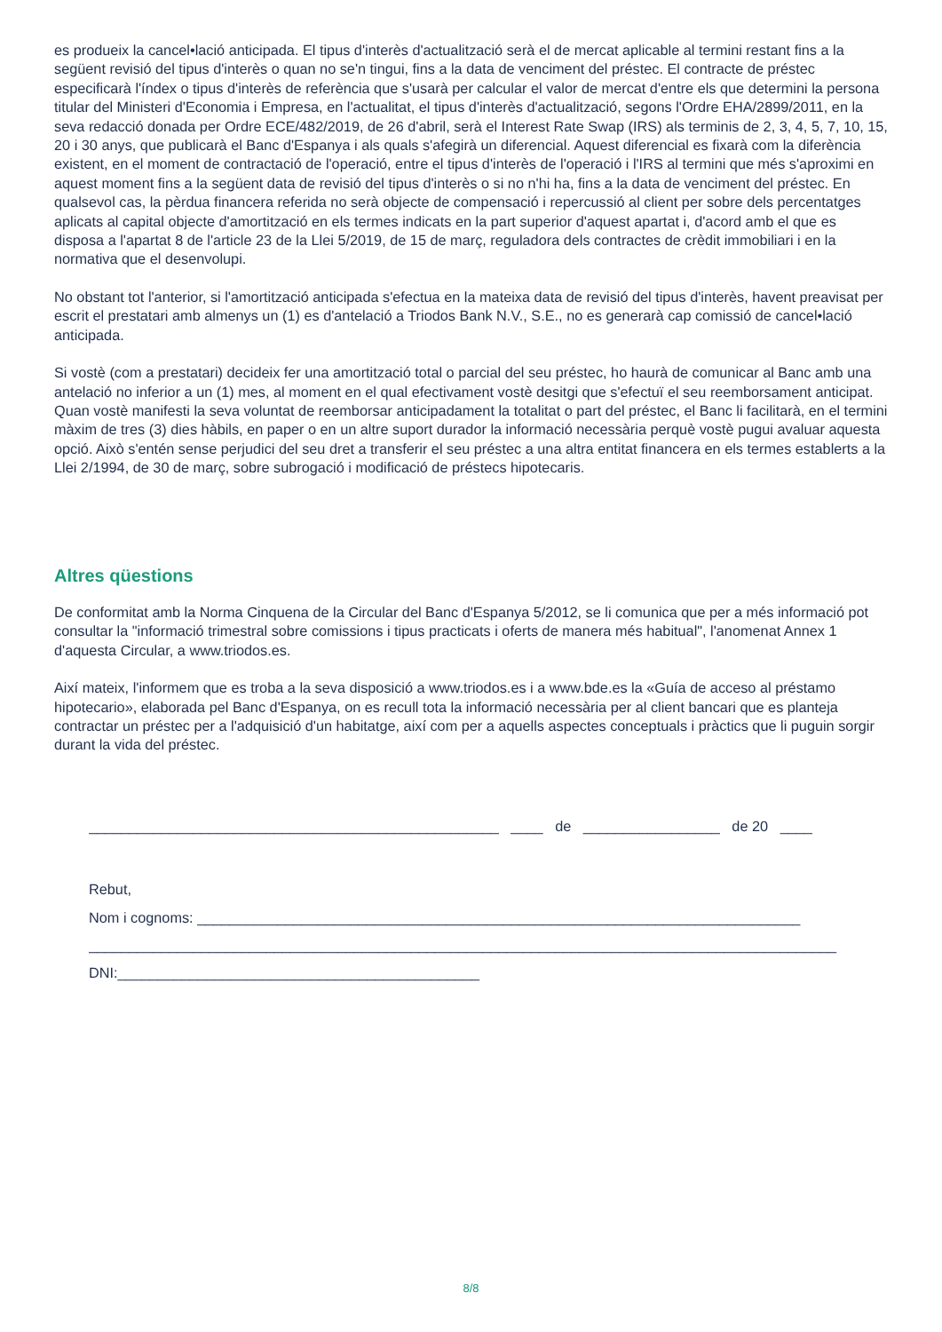es produeix la cancel•lació anticipada. El tipus d'interès d'actualització serà el de mercat aplicable al termini restant fins a la següent revisió del tipus d'interès o quan no se'n tingui, fins a la data de venciment del préstec. El contracte de préstec especificarà l'índex o tipus d'interès de referència que s'usarà per calcular el valor de mercat d'entre els que determini la persona titular del Ministeri d'Economia i Empresa, en l'actualitat, el tipus d'interès d'actualització, segons l'Ordre EHA/2899/2011, en la seva redacció donada per Ordre ECE/482/2019, de 26 d'abril, serà el Interest Rate Swap (IRS) als terminis de 2, 3, 4, 5, 7, 10, 15, 20 i 30 anys, que publicarà el Banc d'Espanya i als quals s'afegirà un diferencial. Aquest diferencial es fixarà com la diferència existent, en el moment de contractació de l'operació, entre el tipus d'interès de l'operació i l'IRS al termini que més s'aproximi en aquest moment fins a la següent data de revisió del tipus d'interès o si no n'hi ha, fins a la data de venciment del préstec. En qualsevol cas, la pèrdua financera referida no serà objecte de compensació i repercussió al client per sobre dels percentatges aplicats al capital objecte d'amortització en els termes indicats en la part superior d'aquest apartat i, d'acord amb el que es disposa a l'apartat 8 de l'article 23 de la Llei 5/2019, de 15 de març, reguladora dels contractes de crèdit immobiliari i en la normativa que el desenvolupi.
No obstant tot l'anterior, si l'amortització anticipada s'efectua en la mateixa data de revisió del tipus d'interès, havent preavisat per escrit el prestatari amb almenys un (1) es d'antelació a Triodos Bank N.V., S.E., no es generarà cap comissió de cancel•lació anticipada.
Si vostè (com a prestatari) decideix fer una amortització total o parcial del seu préstec, ho haurà de comunicar al Banc amb una antelació no inferior a un (1) mes, al moment en el qual efectivament vostè desitgi que s'efectuï el seu reemborsament anticipat. Quan vostè manifesti la seva voluntat de reemborsar anticipadament la totalitat o part del préstec, el Banc li facilitarà, en el termini màxim de tres (3) dies hàbils, en paper o en un altre suport durador la informació necessària perquè vostè pugui avaluar aquesta opció. Això s'entén sense perjudici del seu dret a transferir el seu préstec a una altra entitat financera en els termes establerts a la Llei 2/1994, de 30 de març, sobre subrogació i modificació de préstecs hipotecaris.
Altres qüestions
De conformitat amb la Norma Cinquena de la Circular del Banc d'Espanya 5/2012, se li comunica que per a més informació pot consultar la "informació trimestral sobre comissions i tipus practicats i oferts de manera més habitual", l'anomenat Annex 1 d'aquesta Circular, a www.triodos.es.
Així mateix, l'informem que es troba a la seva disposició a www.triodos.es i a www.bde.es la «Guía de acceso al préstamo hipotecario», elaborada pel Banc d'Espanya, on es recull tota la informació necessària per al client bancari que es planteja contractar un préstec per a l'adquisició d'un habitatge, així com per a aquells aspectes conceptuals i pràctics que li puguin sorgir durant la vida del préstec.
___________________________________________________ ____ de _________________ de 20 ____
Rebut,
Nom i cognoms: ___________________________________________________________________________
_____________________________________________________________________________________________
DNI:_____________________________________________
8/8